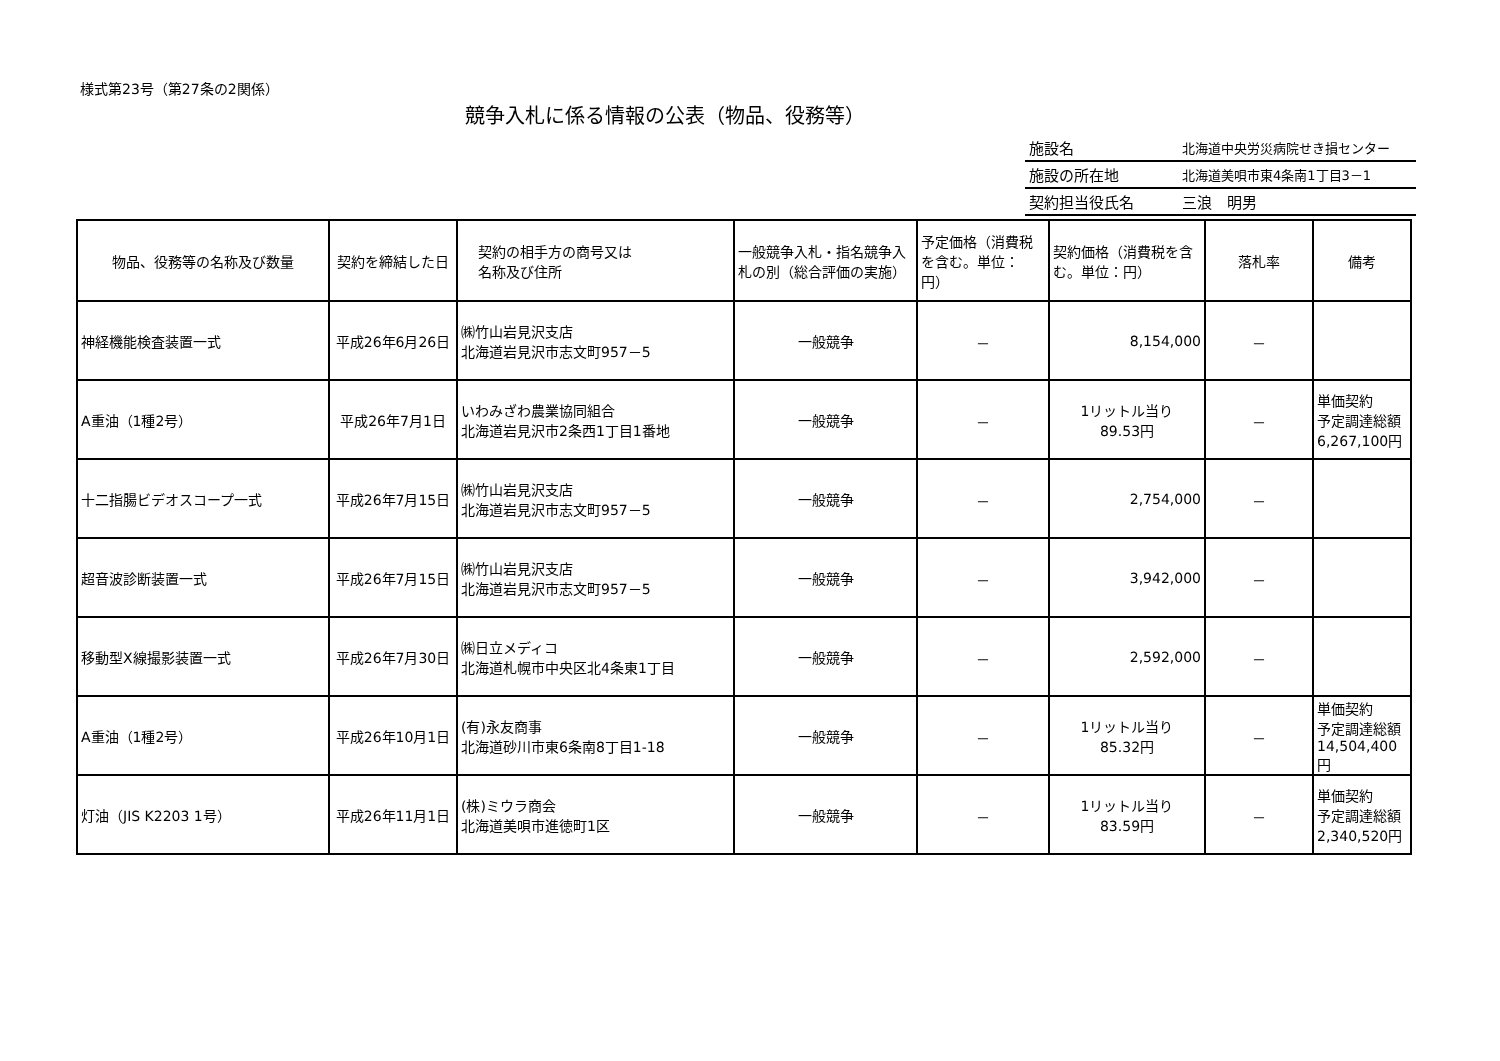様式第23号（第27条の2関係）
競争入札に係る情報の公表（物品、役務等）
| 施設名 | 北海道中央労災病院せき損センター |
| 施設の所在地 | 北海道美唄市東4条南1丁目3－1 |
| 契約担当役氏名 | 三浪 明男 |
| 物品、役務等の名称及び数量 | 契約を締結した日 | 契約の相手方の商号又は 名称及び住所 | 一般競争入札・指名競争入札の別（総合評価の実施） | 予定価格（消費税を含む。単位：円） | 契約価格（消費税を含 む。単位：円） | 落札率 | 備考 |
| --- | --- | --- | --- | --- | --- | --- | --- |
| 神経機能検査装置一式 | 平成26年6月26日 | ㈱竹山岩見沢支店 北海道岩見沢市志文町957－5 | 一般競争 | － | 8,154,000 | － | |
| A重油（1種2号） | 平成26年7月1日 | いわみざわ農業協同組合 北海道岩見沢市2条西1丁目1番地 | 一般競争 | － | 1リットル当り 89.53円 | － | 単価契約 予定調達総額 6,267,100円 |
| 十二指腸ビデオスコープ一式 | 平成26年7月15日 | ㈱竹山岩見沢支店 北海道岩見沢市志文町957－5 | 一般競争 | － | 2,754,000 | － | |
| 超音波診断装置一式 | 平成26年7月15日 | ㈱竹山岩見沢支店 北海道岩見沢市志文町957－5 | 一般競争 | － | 3,942,000 | － | |
| 移動型X線撮影装置一式 | 平成26年7月30日 | ㈱日立メディコ 北海道札幌市中央区北4条東1丁目 | 一般競争 | － | 2,592,000 | － | |
| A重油（1種2号） | 平成26年10月1日 | (有)永友商事 北海道砂川市東6条南8丁目1-18 | 一般競争 | － | 1リットル当り 85.32円 | － | 単価契約 予定調達総額 14,504,400円 |
| 灯油（JIS K2203 1号） | 平成26年11月1日 | (株)ミウラ商会 北海道美唄市進徳町1区 | 一般競争 | － | 1リットル当り 83.59円 | － | 単価契約 予定調達総額 2,340,520円 |